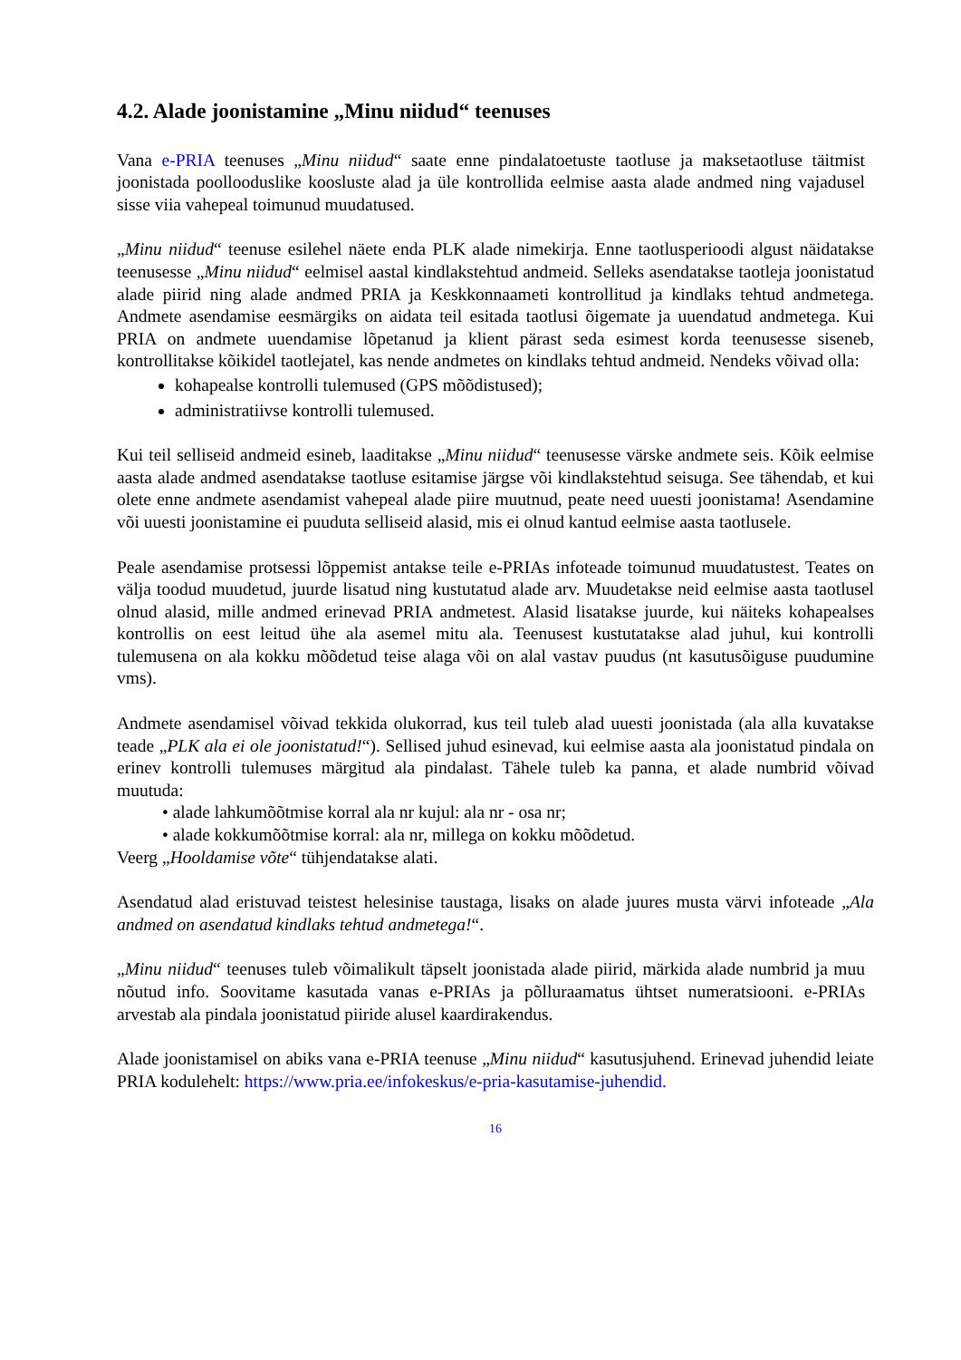4.2. Alade joonistamine „Minu niidud“ teenuses
Vana e-PRIA teenuses „Minu niidud“ saate enne pindalatoetuste taotluse ja maksetaotluse täitmist joonistada poollooduslike koosluste alad ja üle kontrollida eelmise aasta alade andmed ning vajadusel sisse viia vahepeal toimunud muudatused.
„Minu niidud“ teenuse esilehel näete enda PLK alade nimekirja. Enne taotlusperioodi algust näidatakse teenusesse „Minu niidud“ eelmisel aastal kindlakstehtud andmeid. Selleks asendatakse taotleja joonistatud alade piirid ning alade andmed PRIA ja Keskkonnaameti kontrollitud ja kindlaks tehtud andmetega. Andmete asendamise eesmärgiks on aidata teil esitada taotlusi õigemate ja uuendatud andmetega. Kui PRIA on andmete uuendamise lõpetanud ja klient pärast seda esimest korda teenusesse siseneb, kontrollitakse kõikidel taotlejatel, kas nende andmetes on kindlaks tehtud andmeid. Nendeks võivad olla:
kohapealse kontrolli tulemused (GPS mõõdistused);
administratiivse kontrolli tulemused.
Kui teil selliseid andmeid esineb, laaditakse „Minu niidud“ teenusesse värske andmete seis. Kõik eelmise aasta alade andmed asendatakse taotluse esitamise järgse või kindlakstehtud seisuga. See tähendab, et kui olete enne andmete asendamist vahepeal alade piire muutnud, peate need uuesti joonistama! Asendamine või uuesti joonistamine ei puuduta selliseid alasid, mis ei olnud kantud eelmise aasta taotlusele.
Peale asendamise protsessi lõppemist antakse teile e-PRIAs infoteade toimunud muudatustest. Teates on välja toodud muudetud, juurde lisatud ning kustutatud alade arv. Muudetakse neid eelmise aasta taotlusel olnud alasid, mille andmed erinevad PRIA andmetest. Alasid lisatakse juurde, kui näiteks kohapealses kontrollis on eest leitud ühe ala asemel mitu ala. Teenusest kustutatakse alad juhul, kui kontrolli tulemusena on ala kokku mõõdetud teise alaga või on alal vastav puudus (nt kasutusõiguse puudumine vms).
Andmete asendamisel võivad tekkida olukorrad, kus teil tuleb alad uuesti joonistada (ala alla kuvatakse teade „PLK ala ei ole joonistatud!“). Sellised juhud esinevad, kui eelmise aasta ala joonistatud pindala on erinev kontrolli tulemuses märgitud ala pindalast. Tähele tuleb ka panna, et alade numbrid võivad muutuda:
• alade lahkumõõtmise korral ala nr kujul: ala nr - osa nr;
• alade kokkumõõtmise korral: ala nr, millega on kokku mõõdetud.
Veerg „Hooldamise võte“ tühjendatakse alati.
Asendatud alad eristuvad teistest helesinise taustaga, lisaks on alade juures musta värvi infoteade „Ala andmed on asendatud kindlaks tehtud andmetega!“.
„Minu niidud“ teenuses tuleb võimalikult täpselt joonistada alade piirid, märkida alade numbrid ja muu nõutud info. Soovitame kasutada vanas e-PRIAs ja põlluraamatus ühtset numeratsiooni. e-PRIAs arvestab ala pindala joonistatud piiride alusel kaardirakendus.
Alade joonistamisel on abiks vana e-PRIA teenuse „Minu niidud“ kasutusjuhend. Erinevad juhendid leiate PRIA kodulehelt: https://www.pria.ee/infokeskus/e-pria-kasutamise-juhendid.
16